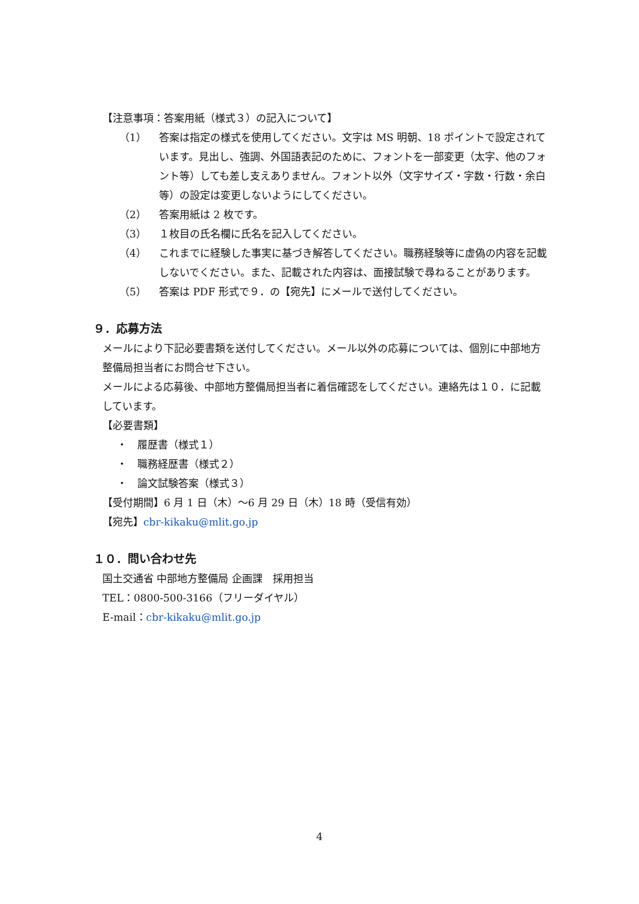【注意事項：答案用紙（様式３）の記入について】
（1） 答案は指定の様式を使用してください。文字は MS 明朝、18 ポイントで設定されています。見出し、強調、外国語表記のために、フォントを一部変更（太字、他のフォント等）しても差し支えありません。フォント以外（文字サイズ・字数・行数・余白等）の設定は変更しないようにしてください。
（2） 答案用紙は 2 枚です。
（3） １枚目の氏名欄に氏名を記入してください。
（4） これまでに経験した事実に基づき解答してください。職務経験等に虚偽の内容を記載しないでください。また、記載された内容は、面接試験で尋ねることがあります。
（5） 答案は PDF 形式で９．の【宛先】にメールで送付してください。
９．応募方法
メールにより下記必要書類を送付してください。メール以外の応募については、個別に中部地方整備局担当者にお問合せ下さい。
メールによる応募後、中部地方整備局担当者に着信確認をしてください。連絡先は１０．に記載しています。
【必要書類】
・　履歴書（様式１）
・　職務経歴書（様式２）
・　論文試験答案（様式３）
【受付期間】6 月 1 日（木）～6 月 29 日（木）18 時（受信有効）
【宛先】cbr-kikaku@mlit.go.jp
１０．問い合わせ先
国土交通省 中部地方整備局 企画課　採用担当
TEL：0800-500-3166（フリーダイヤル）
E-mail：cbr-kikaku@mlit.go.jp
4